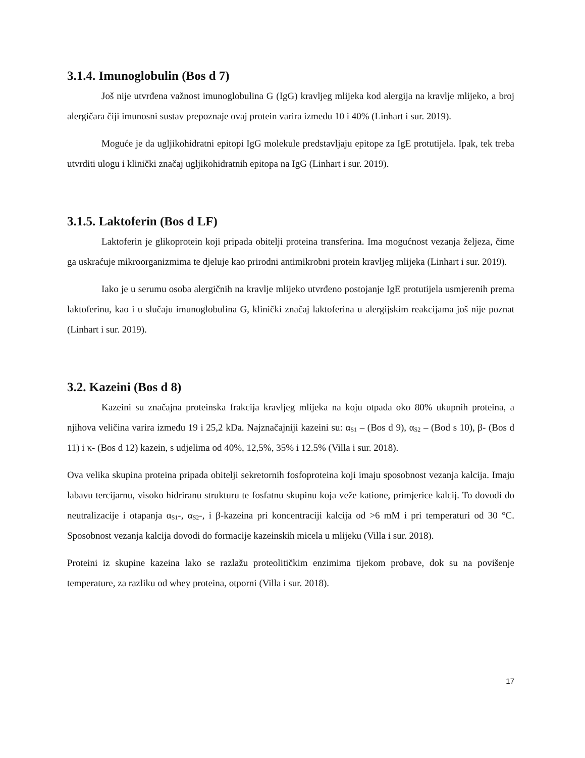3.1.4. Imunoglobulin (Bos d 7)
Još nije utvrđena važnost imunoglobulina G (IgG) kravljeg mlijeka kod alergija na kravlje mlijeko, a broj alergičara čiji imunosni sustav prepoznaje ovaj protein varira između 10 i 40% (Linhart i sur. 2019).
Moguće je da ugljikohidratni epitopi IgG molekule predstavljaju epitope za IgE protutijela. Ipak, tek treba utvrditi ulogu i klinički značaj ugljikohidratnih epitopa na IgG (Linhart i sur. 2019).
3.1.5. Laktoferin (Bos d LF)
Laktoferin je glikoprotein koji pripada obitelji proteina transferina. Ima mogućnost vezanja željeza, čime ga uskraćuje mikroorganizmima te djeluje kao prirodni antimikrobni protein kravljeg mlijeka (Linhart i sur. 2019).
Iako je u serumu osoba alergičnih na kravlje mlijeko utvrđeno postojanje IgE protutijela usmjerenih prema laktoferinu, kao i u slučaju imunoglobulina G, klinički značaj laktoferina u alergijskim reakcijama još nije poznat (Linhart i sur. 2019).
3.2. Kazeini (Bos d 8)
Kazeini su značajna proteinska frakcija kravljeg mlijeka na koju otpada oko 80% ukupnih proteina, a njihova veličina varira između 19 i 25,2 kDa. Najznačajniji kazeini su: α<sub>S1</sub> – (Bos d 9), α<sub>S2</sub> – (Bod s 10), β- (Bos d 11) i κ- (Bos d 12) kazein, s udjelima od 40%, 12,5%, 35% i 12.5% (Villa i sur. 2018).
Ova velika skupina proteina pripada obitelji sekretornih fosfoproteina koji imaju sposobnost vezanja kalcija. Imaju labavu tercijarnu, visoko hidriranu strukturu te fosfatnu skupinu koja veže katione, primjerice kalcij. To dovodi do neutralizacije i otapanja α<sub>S1</sub>-, α<sub>S2</sub>-, i β-kazeina pri koncentraciji kalcija od >6 mM i pri temperaturi od 30 °C. Sposobnost vezanja kalcija dovodi do formacije kazeinskih micela u mlijeku (Villa i sur. 2018).
Proteini iz skupine kazeina lako se razlažu proteolitičkim enzimima tijekom probave, dok su na povišenje temperature, za razliku od whey proteina, otporni (Villa i sur. 2018).
17